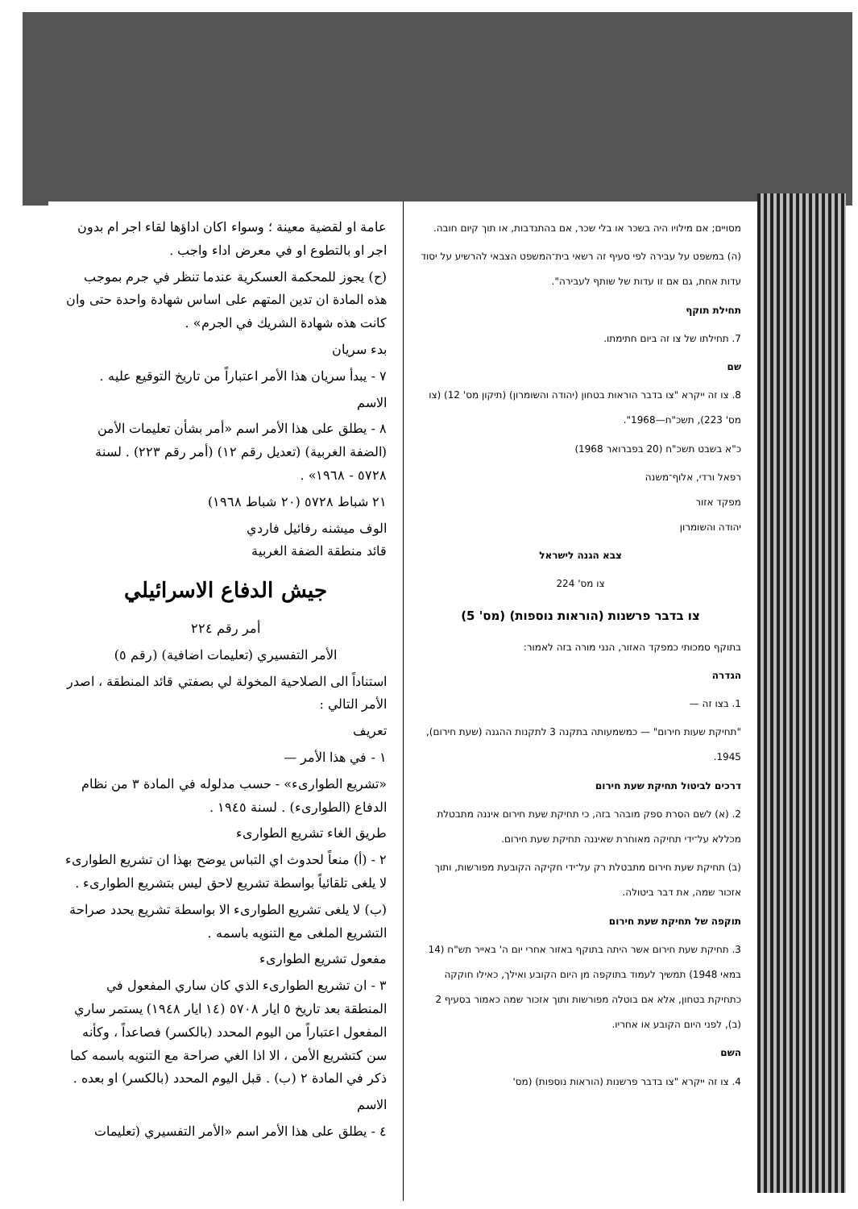מסויים; אם מילויו היה בשכר או בלי שכר, אם בהתנדבות, או תוך קיום חובה.
(ה) במשפט על עבירה לפי סעיף זה רשאי בית־המשפט הצבאי להרשיע על יסוד עדות אחת, גם אם זו עדות של שותף לעבירה".
תחילת תוקף
7. תחילתו של צו זה ביום חתימתו.
שם
8. צו זה ייקרא "צו בדבר הוראות בטחון (יהודה והשומרון) (תיקון מס' 12) (צו מס' 223), תשכ"ח—1968".
כ"א בשבט תשכ"ח (20 בפברואר 1968)
רפאל ורדי, אלוף־משנה
מפקד אזור
יהודה והשומרון
צבא הגנה לישראל
צו מס' 224
צו בדבר פרשנות (הוראות נוספות) (מס' 5)
בתוקף סמכותי כמפקד האזור, הנני מורה בזה לאמור:
הגדרה
1. בצו זה —
"תחיקת שעות חירום" — כמשמעותה בתקנה 3 לתקנות ההגנה (שעת חירום), 1945.
דרכים לביטול תחיקת שעת חירום
2. (א) לשם הסרת ספק מובהר בזה, כי תחיקת שעת חירום איננה מתבטלת מכללא על־ידי תחיקה מאוחרת שאיננה תחיקת שעת חירום.
(ב) תחיקת שעת חירום מתבטלת רק על־ידי חקיקה הקובעת מפורשות, ותוך אזכור שמה, את דבר ביטולה.
תוקפה של תחיקת שעת חירום
3. תחיקת שעת חירום אשר היתה בתוקף באזור אחרי יום ה' באייר תש"ח (14 במאי 1948) תמשיך לעמוד בתוקפה מן היום הקובע ואילך, כאילו חוקקה כתחיקת בטחון, אלא אם בוטלה מפורשות ותוך אזכור שמה כאמור בסעיף 2 (ב), לפני היום הקובע או אחריו.
השם
4. צו זה ייקרא "צו בדבר פרשנות (הוראות נוספות) (מס'
عامة او لقضية معينة ؛ وسواء اكان اداؤها لقاء اجر ام بدون اجر او بالتطوع او في معرض اداء واجب .
(ح) يجوز للمحكمة العسكرية عندما تنظر في جرم بموجب هذه المادة ان تدين المتهم على اساس شهادة واحدة حتى وان كانت هذه شهادة الشريك في الجرم» .
بدء سريان
٧ - يبدأ سريان هذا الأمر اعتباراً من تاريخ التوقيع عليه .
الاسم
٨ - يطلق على هذا الأمر اسم «أمر بشأن تعليمات الأمن (الضفة الغربية) (تعديل رقم ١٢) (أمر رقم ٢٢٣) . لسنة ٥٧٢٨ - ١٩٦٨» .
٢١ شباط ٥٧٢٨ (٢٠ شباط ١٩٦٨)
الوف ميشنه رفائيل فاردي
قائد منطقة الضفة الغربية
جيش الدفاع الاسرائيلي
أمر رقم ٢٢٤
الأمر التفسيري (تعليمات اضافية) (رقم ٥)
استناداً الى الصلاحية المخولة لي بصفتي قائد المنطقة ، اصدر الأمر التالي :
تعريف
١ - في هذا الأمر —
«تشريع الطوارىء» - حسب مدلوله في المادة ٣ من نظام الدفاع (الطوارىء) . لسنة ١٩٤٥ .
طريق الغاء تشريع الطوارىء
٢ - (أ) منعاً لحدوث اي التباس يوضح بهذا ان تشريع الطوارىء لا يلغى تلقائياً بواسطة تشريع لاحق ليس بتشريع الطوارىء .
(ب) لا يلغى تشريع الطوارىء الا بواسطة تشريع يحدد صراحة التشريع الملغى مع التنويه باسمه .
مفعول تشريع الطوارىء
٣ - ان تشريع الطوارىء الذي كان ساري المفعول في المنطقة بعد تاريخ ٥ ايار ٥٧٠٨ (١٤ ايار ١٩٤٨) يستمر ساري المفعول اعتباراً من اليوم المحدد (بالكسر) فصاعداً ، وكأنه سن كتشريع الأمن ، الا اذا الغي صراحة مع التنويه باسمه كما ذكر في المادة ٢ (ب) . قبل اليوم المحدد (بالكسر) او بعده .
الاسم
٤ - يطلق على هذا الأمر اسم «الأمر التفسيري (تعليمات